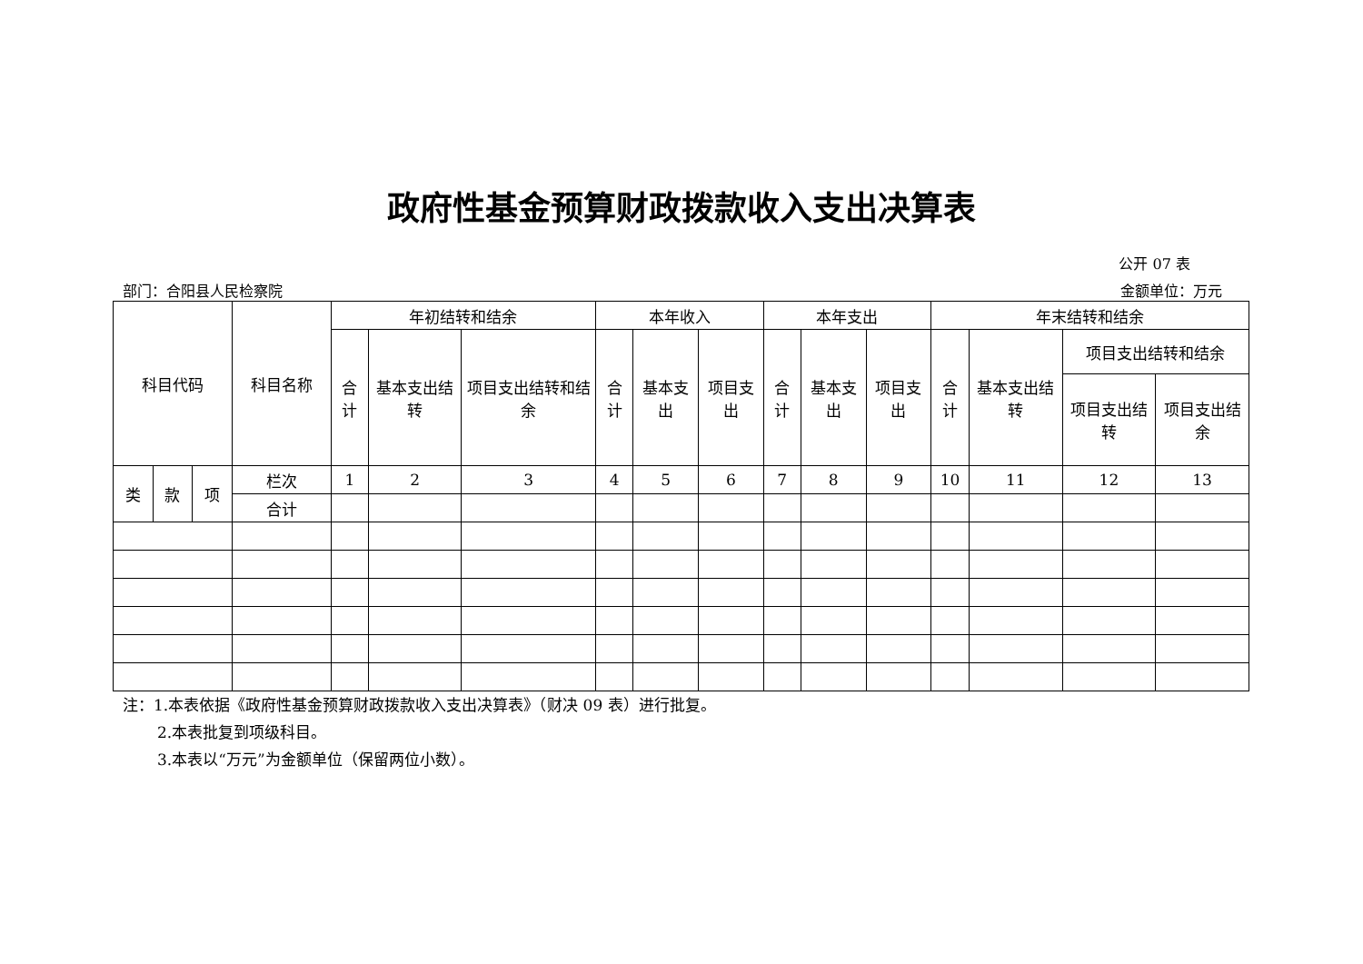政府性基金预算财政拨款收入支出决算表
公开 07 表
部门：合阳县人民检察院 金额单位：万元
| 科目代码 | | | 科目名称 | 年初结转和结余 | | | 本年收入 | | | 本年支出 | | | 年末结转和结余 | | | |
| --- | --- | --- | --- | --- | --- | --- | --- | --- | --- | --- | --- | --- | --- | --- | --- | --- |
| | | | | 合计 | 基本支出结转 | 项目支出结转和结余 | 合计 | 基本支出 | 项目支出 | 合计 | 基本支出 | 项目支出 | 合计 | 基本支出结转 | 项目支出结转和结余 | |
| | | | | | | | | | | | | | | | 项目支出结转 | 项目支出结余 |
| 类 | 款 | 项 | 栏次 | 1 | 2 | 3 | 4 | 5 | 6 | 7 | 8 | 9 | 10 | 11 | 12 | 13 |
| | | | 合计 | | | | | | | | | | | | | |
注：1.本表依据《政府性基金预算财政拨款收入支出决算表》（财决 09 表）进行批复。
2.本表批复到项级科目。
3.本表以“万元”为金额单位（保留两位小数）。